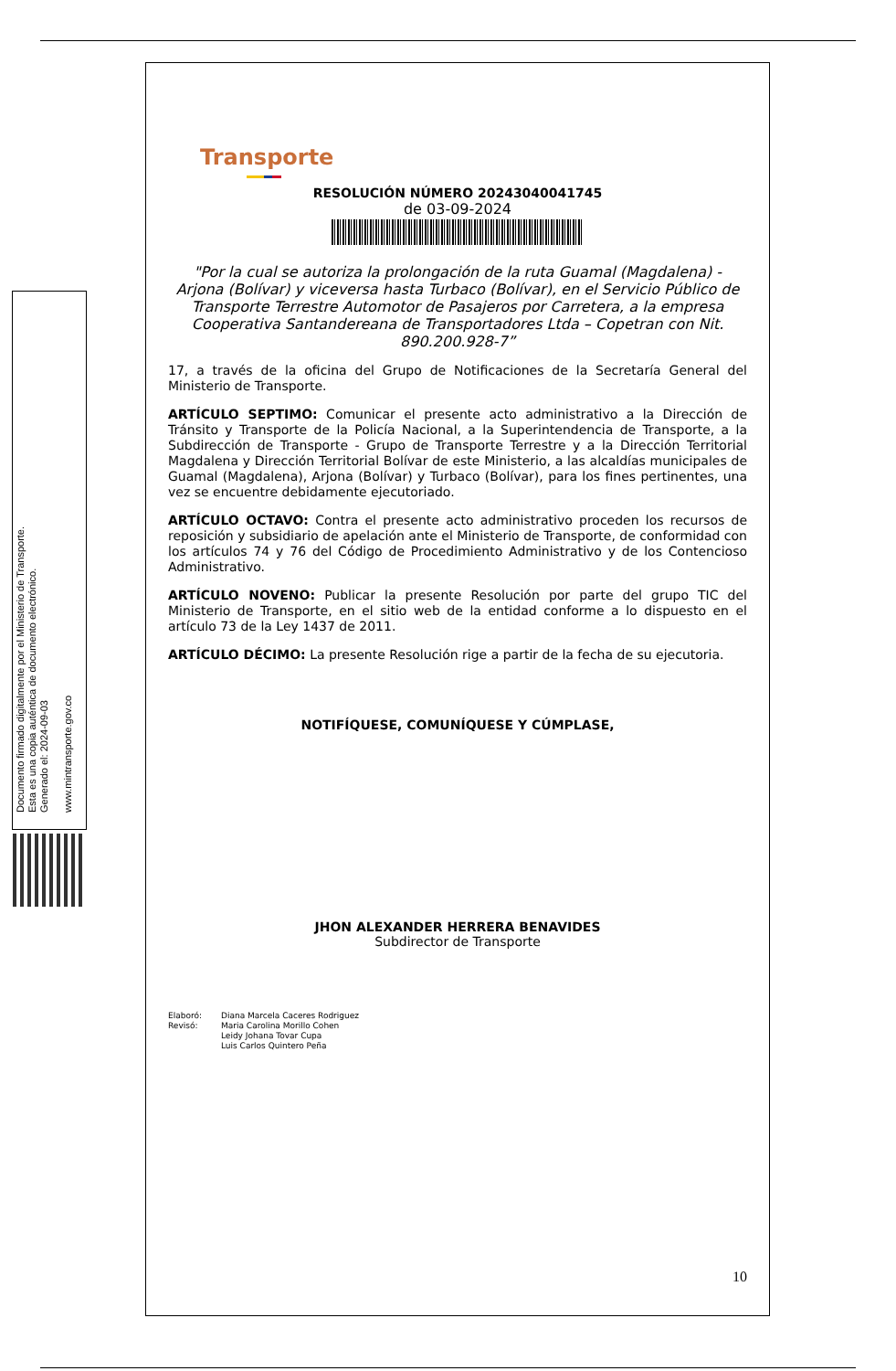Documento firmado digitalmente por el Ministerio de Transporte.
Esta es una copia auténtica de documento electrónico.
Generado el: 2024-09-03
www.mintransporte.gov.co
Transporte
RESOLUCIÓN NÚMERO 20243040041745
de 03-09-2024
"Por la cual se autoriza la prolongación de la ruta Guamal (Magdalena) - Arjona (Bolívar) y viceversa hasta Turbaco (Bolívar), en el Servicio Público de Transporte Terrestre Automotor de Pasajeros por Carretera, a la empresa Cooperativa Santandereana de Transportadores Ltda – Copetran con Nit. 890.200.928-7”
17, a través de la oficina del Grupo de Notificaciones de la Secretaría General del Ministerio de Transporte.
ARTÍCULO SEPTIMO: Comunicar el presente acto administrativo a la Dirección de Tránsito y Transporte de la Policía Nacional, a la Superintendencia de Transporte, a la Subdirección de Transporte - Grupo de Transporte Terrestre y a la Dirección Territorial Magdalena y Dirección Territorial Bolívar de este Ministerio, a las alcaldías municipales de Guamal (Magdalena), Arjona (Bolívar) y Turbaco (Bolívar), para los fines pertinentes, una vez se encuentre debidamente ejecutoriado.
ARTÍCULO OCTAVO: Contra el presente acto administrativo proceden los recursos de reposición y subsidiario de apelación ante el Ministerio de Transporte, de conformidad con los artículos 74 y 76 del Código de Procedimiento Administrativo y de los Contencioso Administrativo.
ARTÍCULO NOVENO: Publicar la presente Resolución por parte del grupo TIC del Ministerio de Transporte, en el sitio web de la entidad conforme a lo dispuesto en el artículo 73 de la Ley 1437 de 2011.
ARTÍCULO DÉCIMO: La presente Resolución rige a partir de la fecha de su ejecutoria.
NOTIFÍQUESE, COMUNÍQUESE Y CÚMPLASE,
JHON ALEXANDER HERRERA BENAVIDES
Subdirector de Transporte
Elaboró: Diana Marcela Caceres Rodriguez Revisó: Maria Carolina Morillo Cohen
Leidy Johana Tovar Cupa
Luis Carlos Quintero Peña
10